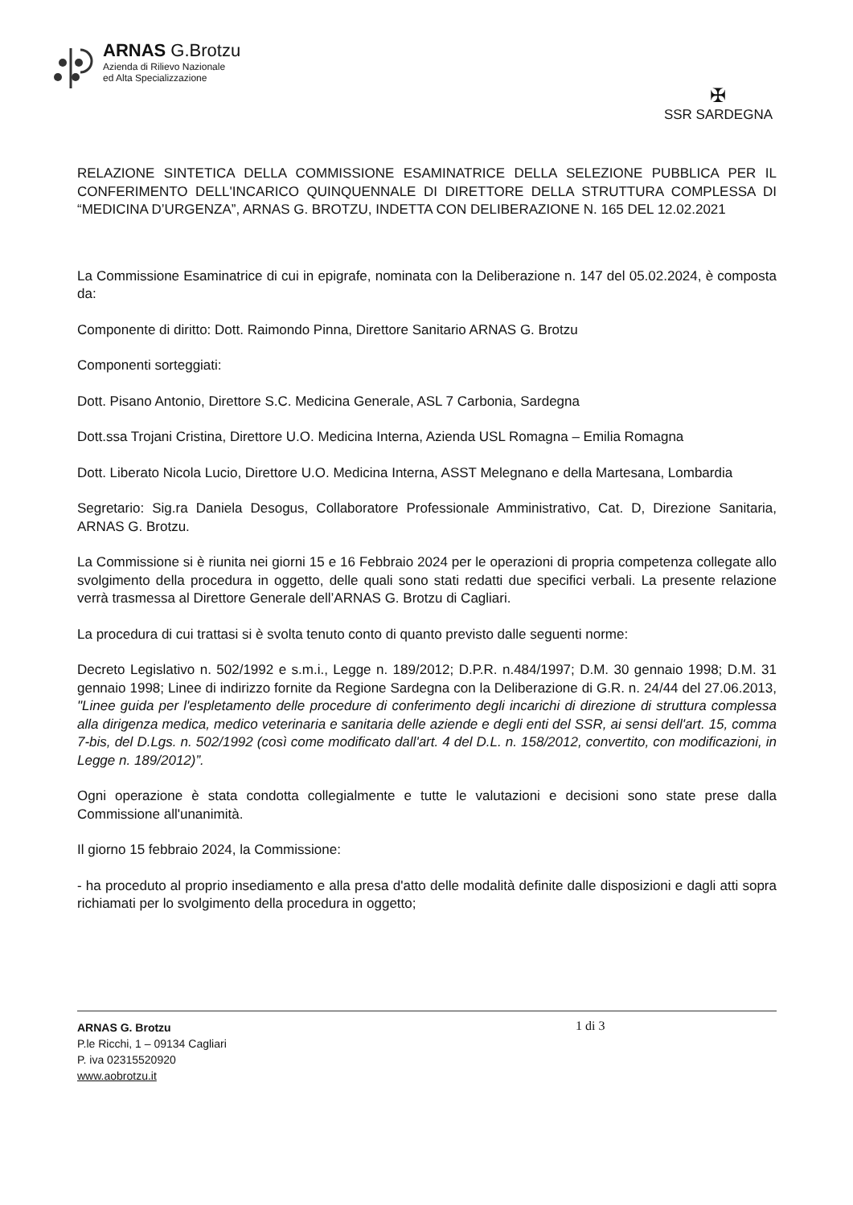ARNAS G.Brotzu
Azienda di Rilievo Nazionale
ed Alta Specializzazione
✠
SSR SARDEGNA
RELAZIONE SINTETICA DELLA COMMISSIONE ESAMINATRICE DELLA SELEZIONE PUBBLICA PER IL CONFERIMENTO DELL'INCARICO QUINQUENNALE DI DIRETTORE DELLA STRUTTURA COMPLESSA DI “MEDICINA D’URGENZA”, ARNAS G. BROTZU, INDETTA CON DELIBERAZIONE N. 165 DEL 12.02.2021
La Commissione Esaminatrice di cui in epigrafe, nominata con la Deliberazione n. 147 del 05.02.2024, è composta da:
Componente di diritto: Dott. Raimondo Pinna, Direttore Sanitario ARNAS G. Brotzu
Componenti sorteggiati:
Dott. Pisano Antonio, Direttore S.C. Medicina Generale, ASL 7 Carbonia, Sardegna
Dott.ssa Trojani Cristina, Direttore U.O. Medicina Interna, Azienda USL Romagna – Emilia Romagna
Dott. Liberato Nicola Lucio, Direttore U.O. Medicina Interna, ASST Melegnano e della Martesana, Lombardia
Segretario: Sig.ra Daniela Desogus, Collaboratore Professionale Amministrativo, Cat. D, Direzione Sanitaria, ARNAS G. Brotzu.
La Commissione si è riunita nei giorni 15 e 16 Febbraio 2024 per le operazioni di propria competenza collegate allo svolgimento della procedura in oggetto, delle quali sono stati redatti due specifici verbali. La presente relazione verrà trasmessa al Direttore Generale dell’ARNAS G. Brotzu di Cagliari.
La procedura di cui trattasi si è svolta tenuto conto di quanto previsto dalle seguenti norme:
Decreto Legislativo n. 502/1992 e s.m.i., Legge n. 189/2012; D.P.R. n.484/1997; D.M. 30 gennaio 1998; D.M. 31 gennaio 1998; Linee di indirizzo fornite da Regione Sardegna con la Deliberazione di G.R. n. 24/44 del 27.06.2013, "Linee guida per l'espletamento delle procedure di conferimento degli incarichi di direzione di struttura complessa alla dirigenza medica, medico veterinaria e sanitaria delle aziende e degli enti del SSR, ai sensi dell'art. 15, comma 7-bis, del D.Lgs. n. 502/1992 (così come modificato dall'art. 4 del D.L. n. 158/2012, convertito, con modificazioni, in Legge n. 189/2012)”.
Ogni operazione è stata condotta collegialmente e tutte le valutazioni e decisioni sono state prese dalla Commissione all'unanimità.
Il giorno 15 febbraio 2024, la Commissione:
- ha proceduto al proprio insediamento e alla presa d'atto delle modalità definite dalle disposizioni e dagli atti sopra richiamati per lo svolgimento della procedura in oggetto;
ARNAS G. Brotzu
P.le Ricchi, 1 – 09134 Cagliari
P. iva 02315520920
www.aobrotzu.it
1 di 3